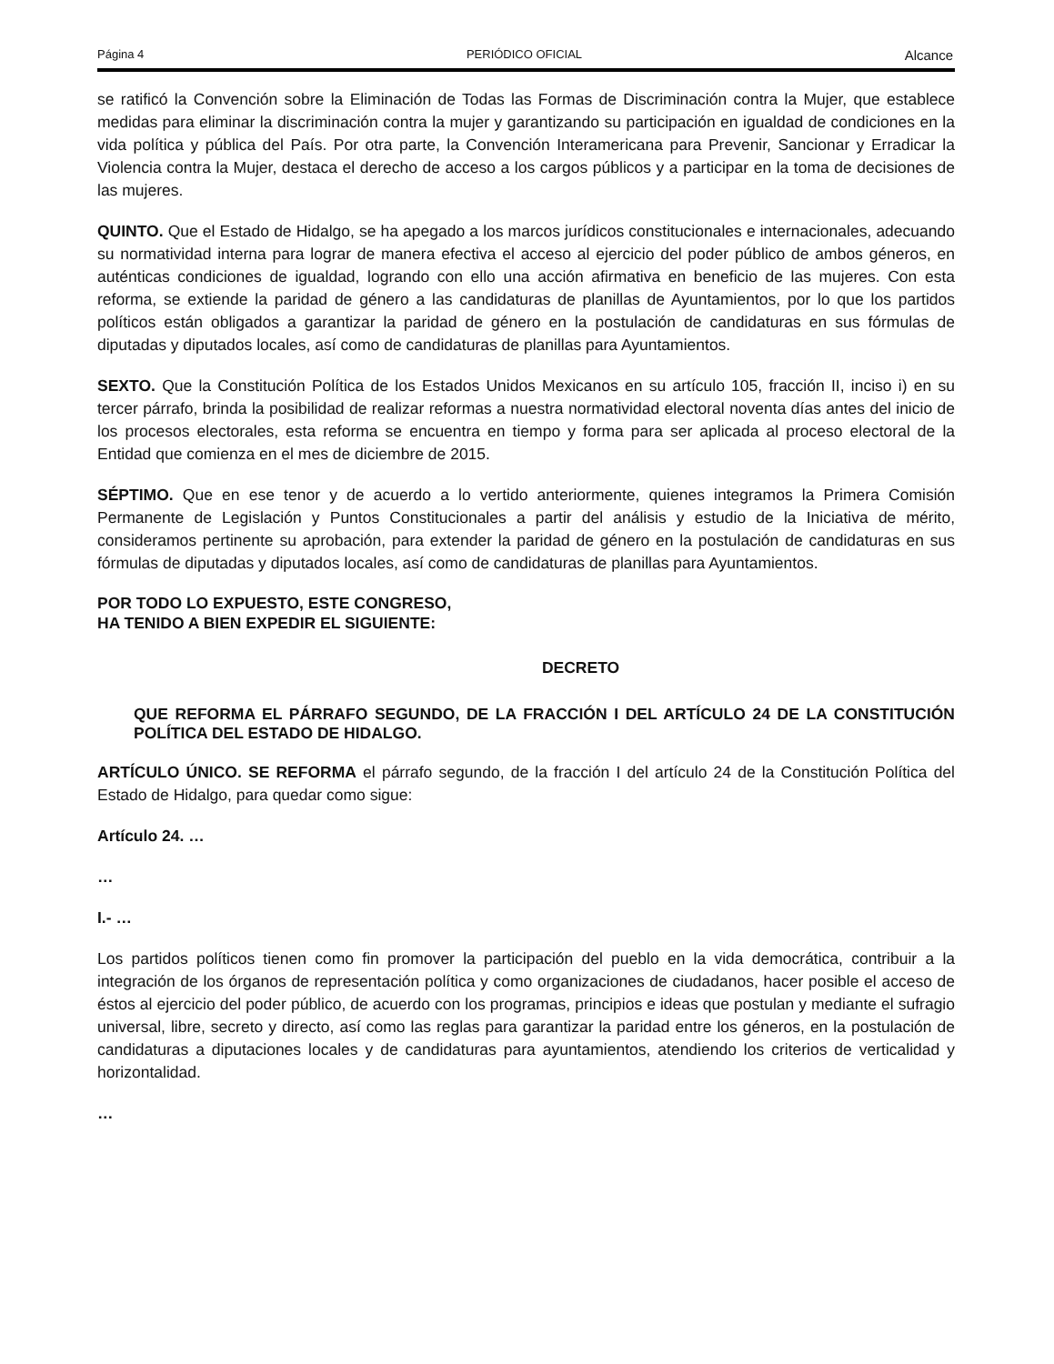Página 4 PERIÓDICO OFICIAL Alcance
se ratificó la Convención sobre la Eliminación de Todas las Formas de Discriminación contra la Mujer, que establece medidas para eliminar la discriminación contra la mujer y garantizando su participación en igualdad de condiciones en la vida política y pública del País. Por otra parte, la Convención Interamericana para Prevenir, Sancionar y Erradicar la Violencia contra la Mujer, destaca el derecho de acceso a los cargos públicos y a participar en la toma de decisiones de las mujeres.
QUINTO. Que el Estado de Hidalgo, se ha apegado a los marcos jurídicos constitucionales e internacionales, adecuando su normatividad interna para lograr de manera efectiva el acceso al ejercicio del poder público de ambos géneros, en auténticas condiciones de igualdad, logrando con ello una acción afirmativa en beneficio de las mujeres. Con esta reforma, se extiende la paridad de género a las candidaturas de planillas de Ayuntamientos, por lo que los partidos políticos están obligados a garantizar la paridad de género en la postulación de candidaturas en sus fórmulas de diputadas y diputados locales, así como de candidaturas de planillas para Ayuntamientos.
SEXTO. Que la Constitución Política de los Estados Unidos Mexicanos en su artículo 105, fracción II, inciso i) en su tercer párrafo, brinda la posibilidad de realizar reformas a nuestra normatividad electoral noventa días antes del inicio de los procesos electorales, esta reforma se encuentra en tiempo y forma para ser aplicada al proceso electoral de la Entidad que comienza en el mes de diciembre de 2015.
SÉPTIMO. Que en ese tenor y de acuerdo a lo vertido anteriormente, quienes integramos la Primera Comisión Permanente de Legislación y Puntos Constitucionales a partir del análisis y estudio de la Iniciativa de mérito, consideramos pertinente su aprobación, para extender la paridad de género en la postulación de candidaturas en sus fórmulas de diputadas y diputados locales, así como de candidaturas de planillas para Ayuntamientos.
POR TODO LO EXPUESTO, ESTE CONGRESO,
HA TENIDO A BIEN EXPEDIR EL SIGUIENTE:
DECRETO
QUE REFORMA EL PÁRRAFO SEGUNDO, DE LA FRACCIÓN I DEL ARTÍCULO 24 DE LA CONSTITUCIÓN POLÍTICA DEL ESTADO DE HIDALGO.
ARTÍCULO ÚNICO. SE REFORMA el párrafo segundo, de la fracción I del artículo 24 de la Constitución Política del Estado de Hidalgo, para quedar como sigue:
Artículo 24. …
…
I.- …
Los partidos políticos tienen como fin promover la participación del pueblo en la vida democrática, contribuir a la integración de los órganos de representación política y como organizaciones de ciudadanos, hacer posible el acceso de éstos al ejercicio del poder público, de acuerdo con los programas, principios e ideas que postulan y mediante el sufragio universal, libre, secreto y directo, así como las reglas para garantizar la paridad entre los géneros, en la postulación de candidaturas a diputaciones locales y de candidaturas para ayuntamientos, atendiendo los criterios de verticalidad y horizontalidad.
…